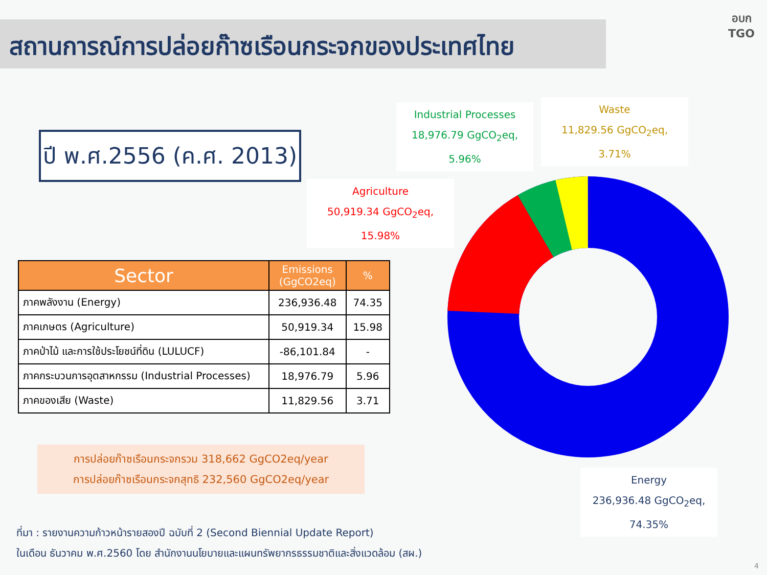สถานการณ์การปล่อยก๊าซเรือนกระจกของประเทศไทย
อบก TGO
ปี พ.ศ.2556 (ค.ศ. 2013)
| Sector | Emissions (GgCO2eq) | % |
| --- | --- | --- |
| ภาคพลังงาน (Energy) | 236,936.48 | 74.35 |
| ภาคเกษตร (Agriculture) | 50,919.34 | 15.98 |
| ภาคป่าไม้ และการใช้ประโยชน์ที่ดิน (LULUCF) | -86,101.84 | - |
| ภาคกระบวนการอุตสาหกรรม (Industrial Processes) | 18,976.79 | 5.96 |
| ภาคของเสีย (Waste) | 11,829.56 | 3.71 |
การปล่อยก๊าซเรือนกระจกรวม 318,662 GgCO2eq/year
การปล่อยก๊าซเรือนกระจกสุทธิ 232,560 GgCO2eq/year
Industrial Processes
18,976.79 GgCO<sub>2</sub>eq,
5.96%
Waste
11,829.56 GgCO<sub>2</sub>eq,
3.71%
Agriculture
50,919.34 GgCO<sub>2</sub>eq,
15.98%
Energy
236,936.48 GgCO<sub>2</sub>eq,
74.35%
ที่มา : รายงานความก้าวหน้ารายสองปี ฉบับที่ 2 (Second Biennial Update Report)
ในเดือน ธันวาคม พ.ศ.2560 โดย สำนักงานนโยบายและแผนทรัพยากรธรรมชาติและสิ่งแวดล้อม (สผ.)
4